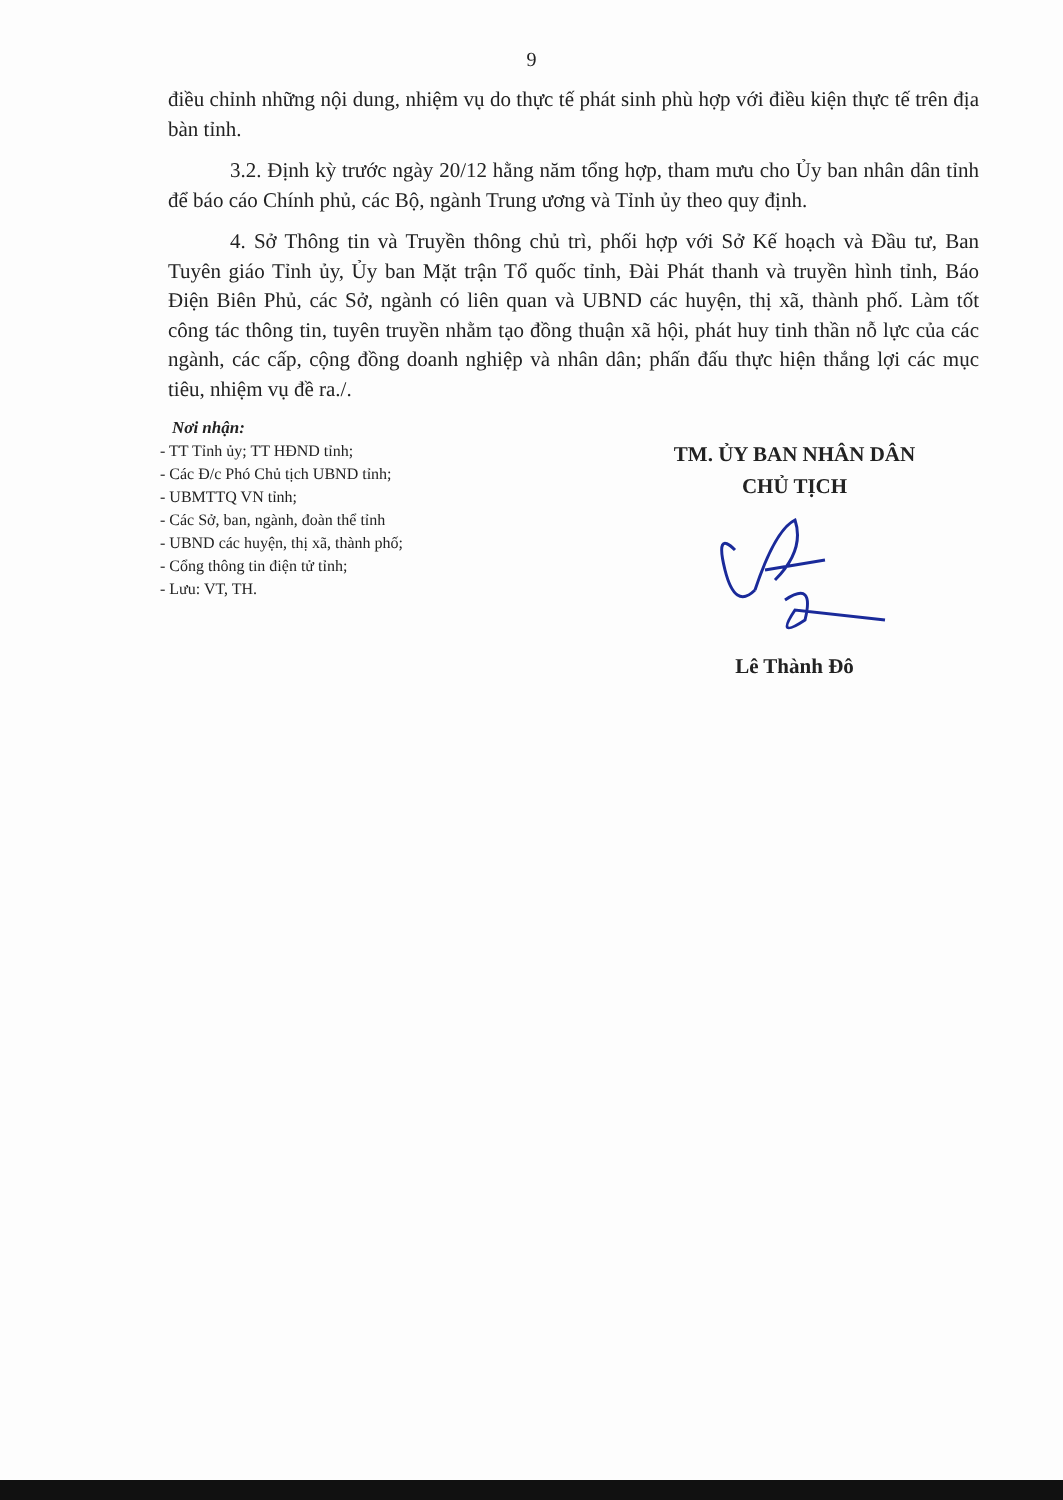9
điều chỉnh những nội dung, nhiệm vụ do thực tế phát sinh phù hợp với điều kiện thực tế trên địa bàn tỉnh.
3.2. Định kỳ trước ngày 20/12 hằng năm tổng hợp, tham mưu cho Ủy ban nhân dân tỉnh để báo cáo Chính phủ, các Bộ, ngành Trung ương và Tỉnh ủy theo quy định.
4. Sở Thông tin và Truyền thông chủ trì, phối hợp với Sở Kế hoạch và Đầu tư, Ban Tuyên giáo Tỉnh ủy, Ủy ban Mặt trận Tổ quốc tỉnh, Đài Phát thanh và truyền hình tỉnh, Báo Điện Biên Phủ, các Sở, ngành có liên quan và UBND các huyện, thị xã, thành phố. Làm tốt công tác thông tin, tuyên truyền nhằm tạo đồng thuận xã hội, phát huy tinh thần nỗ lực của các ngành, các cấp, cộng đồng doanh nghiệp và nhân dân; phấn đấu thực hiện thắng lợi các mục tiêu, nhiệm vụ đề ra./.
Nơi nhận:
- TT Tỉnh ủy; TT HĐND tỉnh;
- Các Đ/c Phó Chủ tịch UBND tỉnh;
- UBMTTQ VN tỉnh;
- Các Sở, ban, ngành, đoàn thể tỉnh
- UBND các huyện, thị xã, thành phố;
- Cổng thông tin điện tử tỉnh;
- Lưu: VT, TH.
TM. ỦY BAN NHÂN DÂN
CHỦ TỊCH
Lê Thành Đô